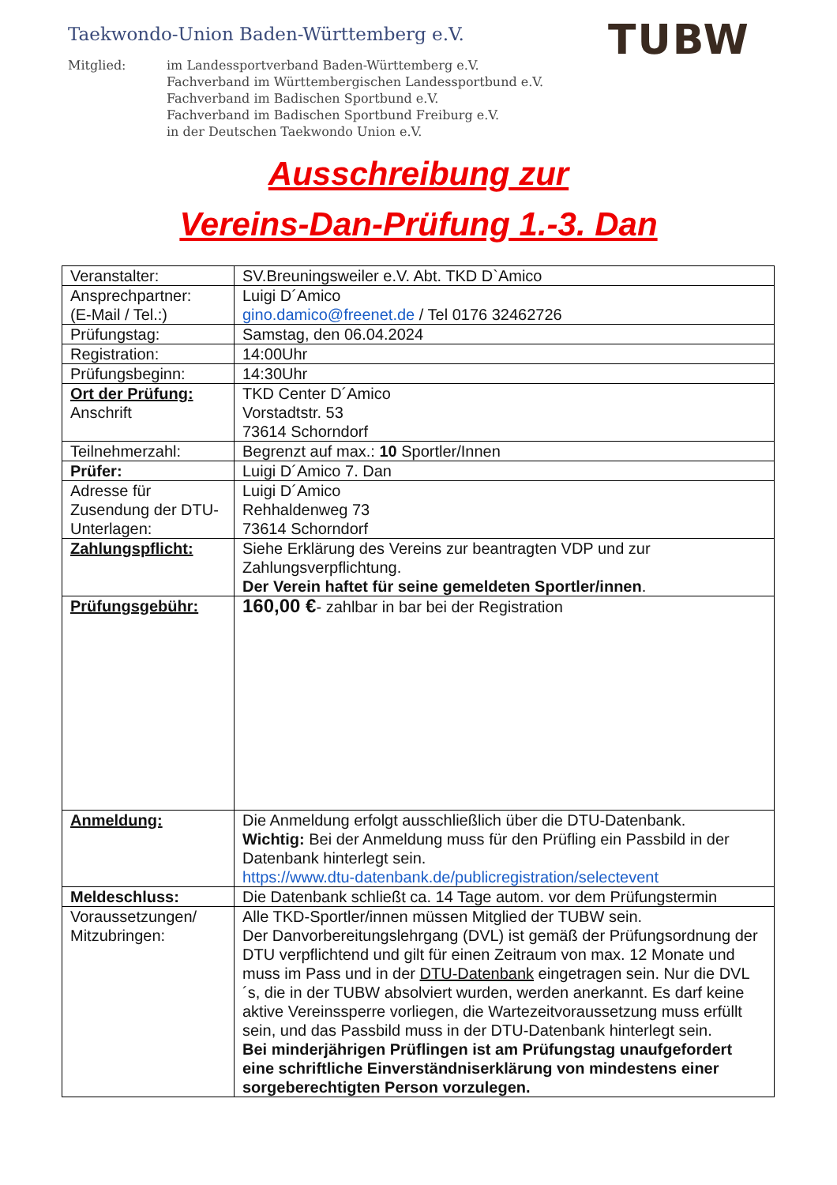Taekwondo-Union Baden-Württemberg e.V.
TUBW
Mitglied: im Landessportverband Baden-Württemberg e.V.
Fachverband im Württembergischen Landessportbund e.V.
Fachverband im Badischen Sportbund e.V.
Fachverband im Badischen Sportbund Freiburg e.V.
in der Deutschen Taekwondo Union e.V.
Ausschreibung zur
Vereins-Dan-Prüfung 1.-3. Dan
| Veranstalter: | SV.Breuningsweiler e.V. Abt. TKD D`Amico |
| Ansprechpartner: (E-Mail / Tel.:) | Luigi D´Amico gino.damico@freenet.de / Tel 0176 32462726 |
| Prüfungstag: | Samstag, den 06.04.2024 |
| Registration: | 14:00Uhr |
| Prüfungsbeginn: | 14:30Uhr |
| Ort der Prüfung: Anschrift | TKD Center D´Amico Vorstadtstr. 53 73614 Schorndorf |
| Teilnehmerzahl: | Begrenzt auf max.: 10 Sportler/Innen |
| Prüfer: | Luigi D´Amico 7. Dan |
| Adresse für Zusendung der DTU-Unterlagen: | Luigi D´Amico Rehhaldenweg 73 73614 Schorndorf |
| Zahlungspflicht: | Siehe Erklärung des Vereins zur beantragten VDP und zur Zahlungsverpflichtung. Der Verein haftet für seine gemeldeten Sportler/innen . |
| Prüfungsgebühr: | 160,00 € - zahlbar in bar bei der Registration |
| Anmeldung: | Die Anmeldung erfolgt ausschließlich über die DTU-Datenbank. Wichtig: Bei der Anmeldung muss für den Prüfling ein Passbild in der Datenbank hinterlegt sein. https://www.dtu-datenbank.de/publicregistration/selectevent |
| Meldeschluss: | Die Datenbank schließt ca. 14 Tage autom. vor dem Prüfungstermin |
| Voraussetzungen/ Mitzubringen: | Alle TKD-Sportler/innen müssen Mitglied der TUBW sein. Der Danvorbereitungslehrgang (DVL) ist gemäß der Prüfungsordnung der DTU verpflichtend und gilt für einen Zeitraum von max. 12 Monate und muss im Pass und in der DTU-Datenbank eingetragen sein. Nur die DVL´s, die in der TUBW absolviert wurden, werden anerkannt. Es darf keine aktive Vereinssperre vorliegen, die Wartezeitvoraussetzung muss erfüllt sein, und das Passbild muss in der DTU-Datenbank hinterlegt sein. Bei minderjährigen Prüflingen ist am Prüfungstag unaufgefordert eine schriftliche Einverständniserklärung von mindestens einer sorgeberechtigten Person vorzulegen. |